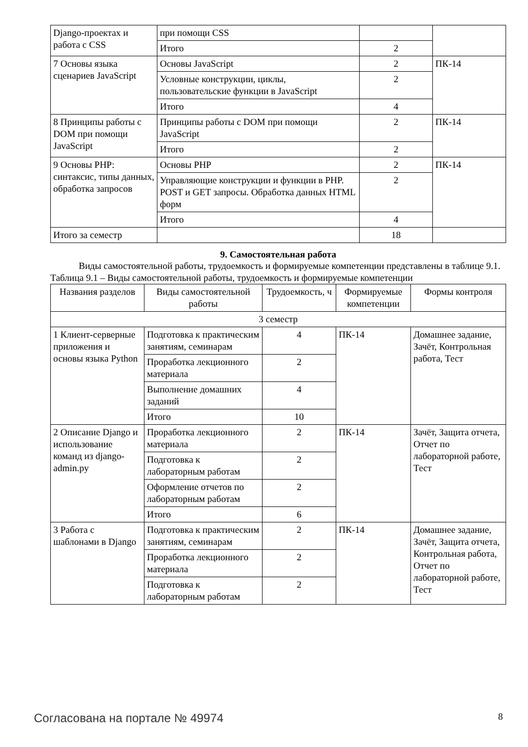| Django-проектах и работа с CSS | при помощи CSS | | |
| | Итого | 2 | |
| 7 Основы языка сценариев JavaScript | Основы JavaScript | 2 | ПК-14 |
| | Условные конструкции, циклы, пользовательские функции в JavaScript | 2 | |
| | Итого | 4 | |
| 8 Принципы работы с DOM при помощи JavaScript | Принципы работы с DOM при помощи JavaScript | 2 | ПК-14 |
| | Итого | 2 | |
| 9 Основы PHP: синтаксис, типы данных, обработка запросов | Основы PHP | 2 | ПК-14 |
| | Управляющие конструкции и функции в PHP. POST и GET запросы. Обработка данных HTML форм | 2 | |
| | Итого | 4 | |
| Итого за семестр | | 18 | |
9. Самостоятельная работа
   Виды самостоятельной работы, трудоемкость и формируемые компетенции представлены в таблице 9.1.
Таблица 9.1 – Виды самостоятельной работы, трудоемкость и формируемые компетенции
| Названия разделов | Виды самостоятельной работы | Трудоемкость, ч | Формируемые компетенции | Формы контроля |
| --- | --- | --- | --- | --- |
| 3 семестр | | | | |
| 1 Клиент-серверные приложения и основы языка Python | Подготовка к практическим занятиям, семинарам | 4 | ПК-14 | Домашнее задание, Зачёт, Контрольная работа, Тест |
| | Проработка лекционного материала | 2 | | |
| | Выполнение домашних заданий | 4 | | |
| | Итого | 10 | | |
| 2 Описание Django и использование команд из django-admin.py | Проработка лекционного материала | 2 | ПК-14 | Зачёт, Защита отчета, Отчет по лабораторной работе, Тест |
| | Подготовка к лабораторным работам | 2 | | |
| | Оформление отчетов по лабораторным работам | 2 | | |
| | Итого | 6 | | |
| 3 Работа с шаблонами в Django | Подготовка к практическим занятиям, семинарам | 2 | ПК-14 | Домашнее задание, Зачёт, Защита отчета, Контрольная работа, Отчет по лабораторной работе, Тест |
| | Проработка лекционного материала | 2 | | |
| | Подготовка к лабораторным работам | 2 | | |
Согласована на портале № 49974 8